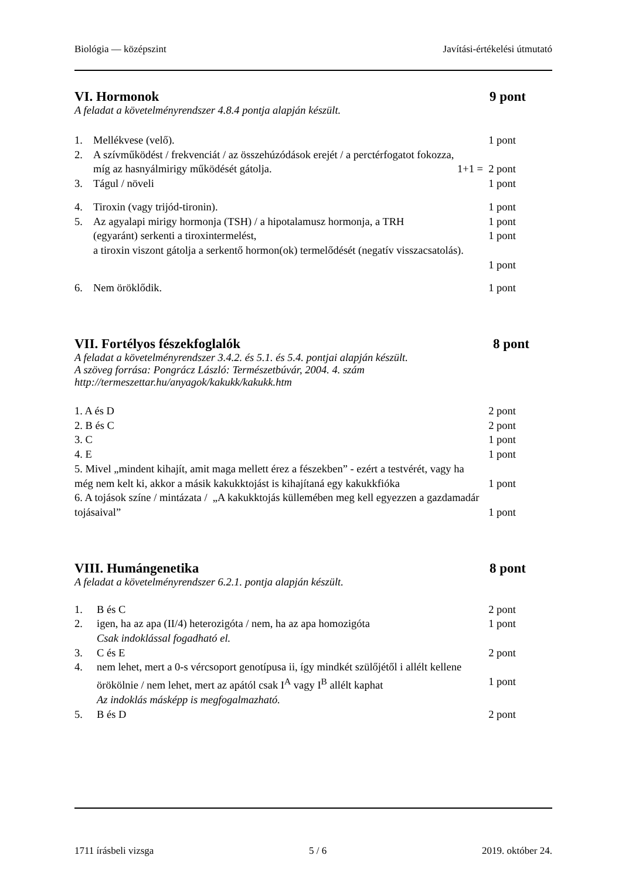Biológia — középszint Javítási-értékelési útmutató
VI. Hormonok 9 pont
A feladat a követelményrendszer 4.8.4 pontja alapján készült.
1. Mellékvese (velő). 1 pont
2. A szívműködést / frekvenciát / az összehúzódások erejét / a perctérfogatot fokozza,
míg az hasnyálmirigy működését gátolja. 1+1 = 2 pont
3. Tágul / növeli 1 pont
4. Tiroxin (vagy trijód-tironin). 1 pont
5. Az agyalapi mirigy hormonja (TSH) / a hipotalamusz hormonja, a TRH 1 pont
(egyaránt) serkenti a tiroxintermelést, 1 pont
a tiroxin viszont gátolja a serkentő hormon(ok) termelődését (negatív visszacsatolás).
1 pont
6. Nem öröklődik. 1 pont
VII. Fortélyos fészekfoglalók 8 pont
A feladat a követelményrendszer 3.4.2. és 5.1. és 5.4. pontjai alapján készült.
A szöveg forrása: Pongrácz László: Természetbúvár, 2004. 4. szám
http://termeszettar.hu/anyagok/kakukk/kakukk.htm
1. A és D 2 pont
2. B és C 2 pont
3. C 1 pont
4. E 1 pont
5. Mivel „mindent kihajít, amit maga mellett érez a fészekben” - ezért a testvérét, vagy ha
még nem kelt ki, akkor a másik kakukktojást is kihajítaná egy kakukkfióka 1 pont
6. A tojások színe / mintázata / „A kakukktojás küllemében meg kell egyezzen a gazdamadár
tojásaival” 1 pont
VIII. Humángenetika 8 pont
A feladat a követelményrendszer 6.2.1. pontja alapján készült.
1. B és C 2 pont
2. igen, ha az apa (II/4) heterozigóta / nem, ha az apa homozigóta 1 pont
Csak indoklással fogadható el.
3. C és E 2 pont
4. nem lehet, mert a 0-s vércsoport genotípusa ii, így mindkét szülőjétől i allélt kellene
örökölnie / nem lehet, mert az apától csak I<sup>A</sup> vagy I<sup>B</sup> allélt kaphat 1 pont
Az indoklás másképp is megfogalmazható.
5. B és D 2 pont
1711 írásbeli vizsga 5 / 6 2019. október 24.